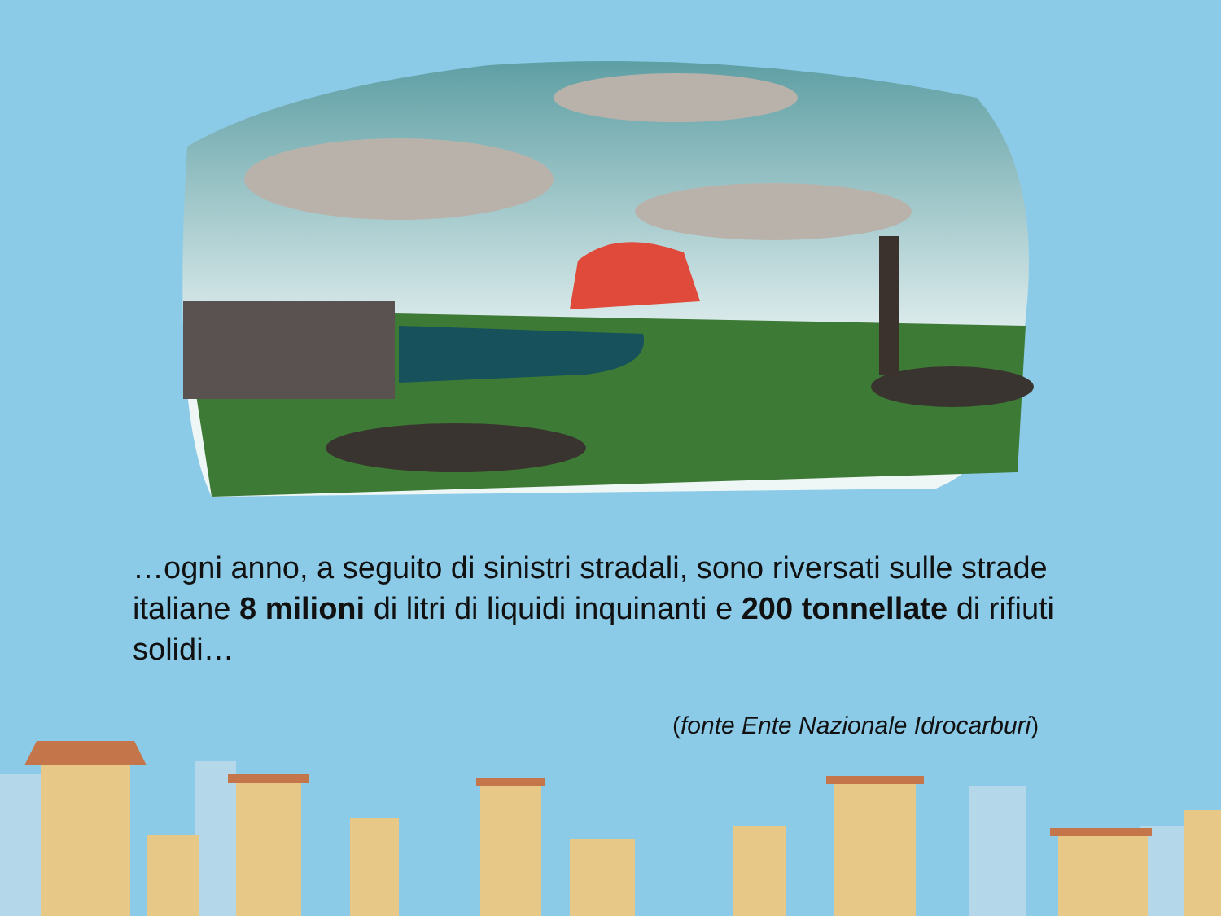…ogni anno, a seguito di sinistri stradali, sono riversati sulle strade italiane 8 milioni di litri di liquidi inquinanti e 200 tonnellate di rifiuti solidi…
(fonte Ente Nazionale Idrocarburi)